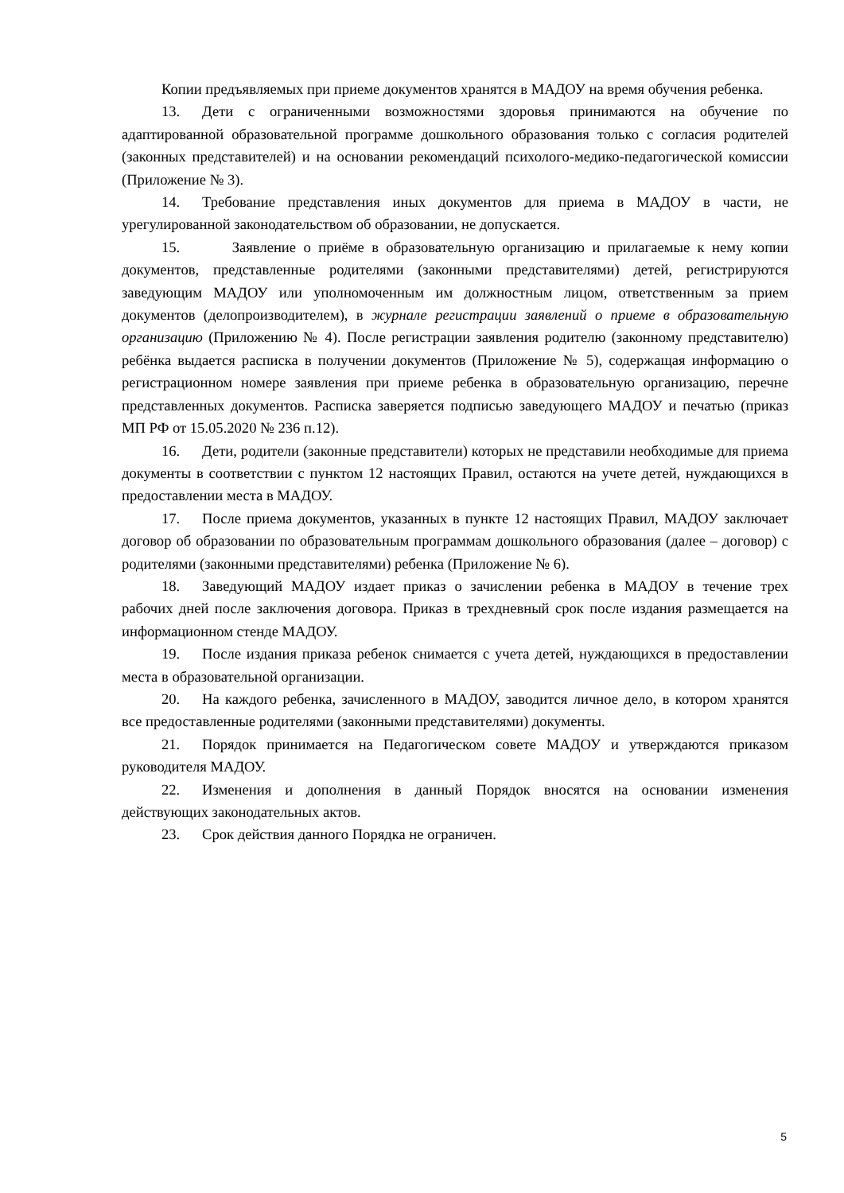Копии предъявляемых при приеме документов хранятся в МАДОУ на время обучения ребенка.
13. Дети с ограниченными возможностями здоровья принимаются на обучение по адаптированной образовательной программе дошкольного образования только с согласия родителей (законных представителей) и на основании рекомендаций психолого-медико-педагогической комиссии (Приложение № 3).
14. Требование представления иных документов для приема в МАДОУ в части, не урегулированной законодательством об образовании, не допускается.
15. Заявление о приёме в образовательную организацию и прилагаемые к нему копии документов, представленные родителями (законными представителями) детей, регистрируются заведующим МАДОУ или уполномоченным им должностным лицом, ответственным за прием документов (делопроизводителем), в журнале регистрации заявлений о приеме в образовательную организацию (Приложению № 4). После регистрации заявления родителю (законному представителю) ребёнка выдается расписка в получении документов (Приложение № 5), содержащая информацию о регистрационном номере заявления при приеме ребенка в образовательную организацию, перечне представленных документов. Расписка заверяется подписью заведующего МАДОУ и печатью (приказ МП РФ от 15.05.2020 № 236 п.12).
16. Дети, родители (законные представители) которых не представили необходимые для приема документы в соответствии с пунктом 12 настоящих Правил, остаются на учете детей, нуждающихся в предоставлении места в МАДОУ.
17. После приема документов, указанных в пункте 12 настоящих Правил, МАДОУ заключает договор об образовании по образовательным программам дошкольного образования (далее – договор) с родителями (законными представителями) ребенка (Приложение № 6).
18. Заведующий МАДОУ издает приказ о зачислении ребенка в МАДОУ в течение трех рабочих дней после заключения договора. Приказ в трехдневный срок после издания размещается на информационном стенде МАДОУ.
19. После издания приказа ребенок снимается с учета детей, нуждающихся в предоставлении места в образовательной организации.
20. На каждого ребенка, зачисленного в МАДОУ, заводится личное дело, в котором хранятся все предоставленные родителями (законными представителями) документы.
21. Порядок принимается на Педагогическом совете МАДОУ и утверждаются приказом руководителя МАДОУ.
22. Изменения и дополнения в данный Порядок вносятся на основании изменения действующих законодательных актов.
23. Срок действия данного Порядка не ограничен.
5